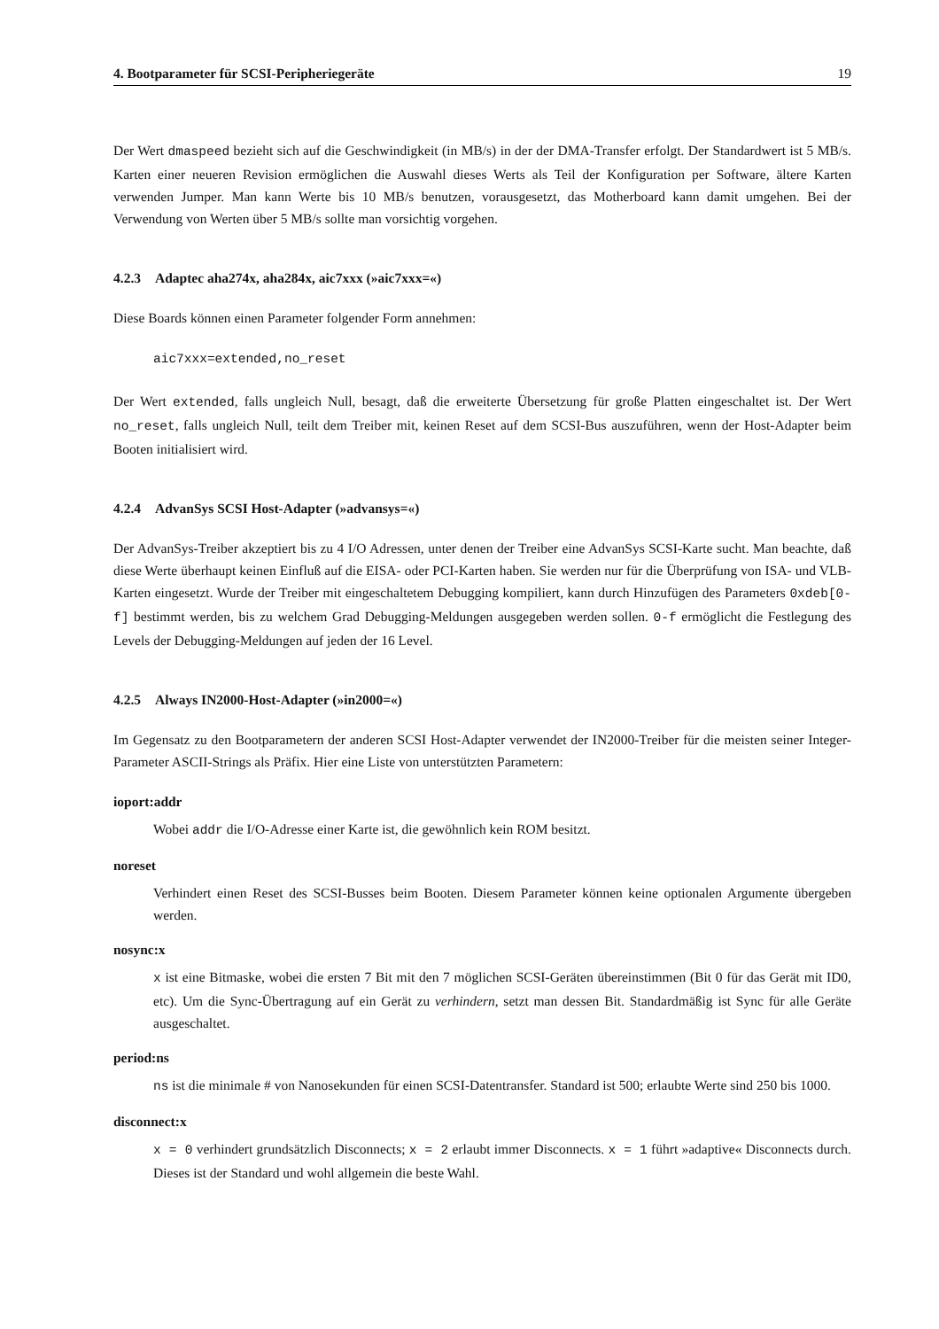4. Bootparameter für SCSI-Peripheriegeräte 19
Der Wert dmaspeed bezieht sich auf die Geschwindigkeit (in MB/s) in der der DMA-Transfer erfolgt. Der Standardwert ist 5 MB/s. Karten einer neueren Revision ermöglichen die Auswahl dieses Werts als Teil der Konfiguration per Software, ältere Karten verwenden Jumper. Man kann Werte bis 10 MB/s benutzen, vorausgesetzt, das Motherboard kann damit umgehen. Bei der Verwendung von Werten über 5 MB/s sollte man vorsichtig vorgehen.
4.2.3 Adaptec aha274x, aha284x, aic7xxx (»aic7xxx=«)
Diese Boards können einen Parameter folgender Form annehmen:
aic7xxx=extended,no_reset
Der Wert extended, falls ungleich Null, besagt, daß die erweiterte Übersetzung für große Platten eingeschaltet ist. Der Wert no_reset, falls ungleich Null, teilt dem Treiber mit, keinen Reset auf dem SCSI-Bus auszuführen, wenn der Host-Adapter beim Booten initialisiert wird.
4.2.4 AdvanSys SCSI Host-Adapter (»advansys=«)
Der AdvanSys-Treiber akzeptiert bis zu 4 I/O Adressen, unter denen der Treiber eine AdvanSys SCSI-Karte sucht. Man beachte, daß diese Werte überhaupt keinen Einfluß auf die EISA- oder PCI-Karten haben. Sie werden nur für die Überprüfung von ISA- und VLB-Karten eingesetzt. Wurde der Treiber mit eingeschaltetem Debugging kompiliert, kann durch Hinzufügen des Parameters 0xdeb[0-f] bestimmt werden, bis zu welchem Grad Debugging-Meldungen ausgegeben werden sollen. 0-f ermöglicht die Festlegung des Levels der Debugging-Meldungen auf jeden der 16 Level.
4.2.5 Always IN2000-Host-Adapter (»in2000=«)
Im Gegensatz zu den Bootparametern der anderen SCSI Host-Adapter verwendet der IN2000-Treiber für die meisten seiner Integer-Parameter ASCII-Strings als Präfix. Hier eine Liste von unterstützten Parametern:
ioport:addr
Wobei addr die I/O-Adresse einer Karte ist, die gewöhnlich kein ROM besitzt.
noreset
Verhindert einen Reset des SCSI-Busses beim Booten. Diesem Parameter können keine optionalen Argumente übergeben werden.
nosync:x
x ist eine Bitmaske, wobei die ersten 7 Bit mit den 7 möglichen SCSI-Geräten übereinstimmen (Bit 0 für das Gerät mit ID0, etc). Um die Sync-Übertragung auf ein Gerät zu verhindern, setzt man dessen Bit. Standardmäßig ist Sync für alle Geräte ausgeschaltet.
period:ns
ns ist die minimale # von Nanosekunden für einen SCSI-Datentransfer. Standard ist 500; erlaubte Werte sind 250 bis 1000.
disconnect:x
x = 0 verhindert grundsätzlich Disconnects; x = 2 erlaubt immer Disconnects. x = 1 führt »adaptive« Disconnects durch. Dieses ist der Standard und wohl allgemein die beste Wahl.